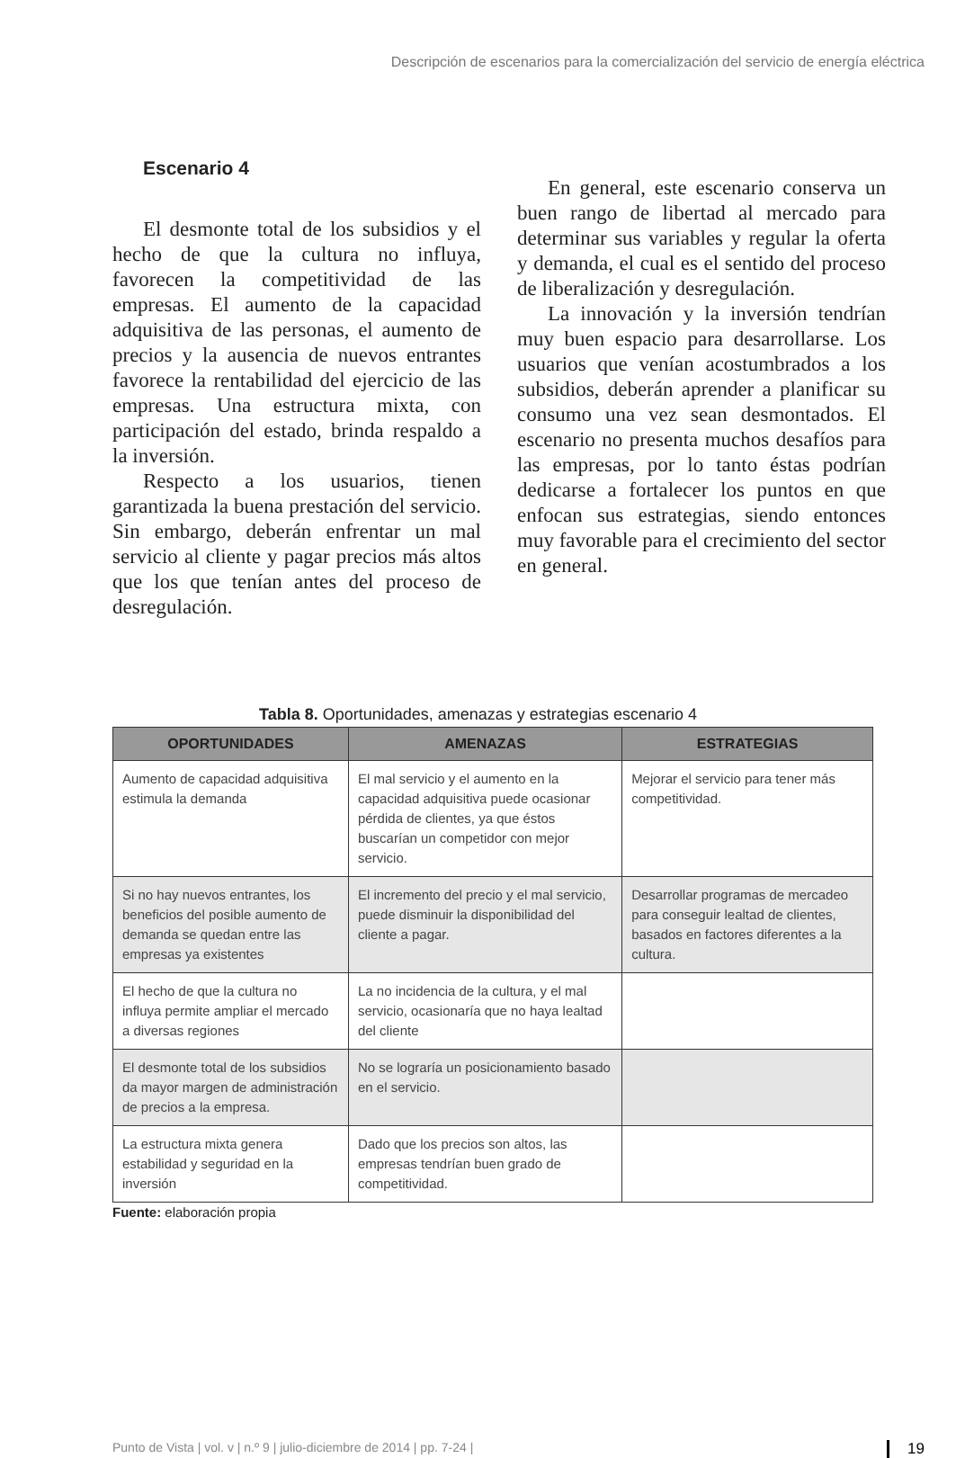Descripción de escenarios para la comercialización del servicio de energía eléctrica
Escenario 4
El desmonte total de los subsidios y el hecho de que la cultura no influya, favorecen la competitividad de las empresas. El aumento de la capacidad adquisitiva de las personas, el aumento de precios y la ausencia de nuevos entrantes favorece la rentabilidad del ejercicio de las empresas. Una estructura mixta, con participación del estado, brinda respaldo a la inversión.
Respecto a los usuarios, tienen garantizada la buena prestación del servicio. Sin embargo, deberán enfrentar un mal servicio al cliente y pagar precios más altos que los que tenían antes del proceso de desregulación.
En general, este escenario conserva un buen rango de libertad al mercado para determinar sus variables y regular la oferta y demanda, el cual es el sentido del proceso de liberalización y desregulación.
La innovación y la inversión tendrían muy buen espacio para desarrollarse. Los usuarios que venían acostumbrados a los subsidios, deberán aprender a planificar su consumo una vez sean desmontados. El escenario no presenta muchos desafíos para las empresas, por lo tanto éstas podrían dedicarse a fortalecer los puntos en que enfocan sus estrategias, siendo entonces muy favorable para el crecimiento del sector en general.
Tabla 8. Oportunidades, amenazas y estrategias escenario 4
| OPORTUNIDADES | AMENAZAS | ESTRATEGIAS |
| --- | --- | --- |
| Aumento de capacidad adquisitiva estimula la demanda | El mal servicio y el aumento en la capacidad adquisitiva puede ocasionar pérdida de clientes, ya que éstos buscarían un competidor con mejor servicio. | Mejorar el servicio para tener más competitividad. |
| Si no hay nuevos entrantes, los beneficios del posible aumento de demanda se quedan entre las empresas ya existentes | El incremento del precio y el mal servicio, puede disminuir la disponibilidad del cliente a pagar. | Desarrollar programas de mercadeo para conseguir lealtad de clientes, basados en factores diferentes a la cultura. |
| El hecho de que la cultura no influya permite ampliar el mercado a diversas regiones | La no incidencia de la cultura, y el mal servicio, ocasionaría que no haya lealtad del cliente | |
| El desmonte total de los subsidios da mayor margen de administración de precios a la empresa. | No se lograría un posicionamiento basado en el servicio. | |
| La estructura mixta genera estabilidad y seguridad en la inversión | Dado que los precios son altos, las empresas tendrían buen grado de competitividad. | |
Fuente: elaboración propia
Punto de Vista | vol. v | n.º 9 | julio-diciembre de 2014 | pp. 7-24 | 19